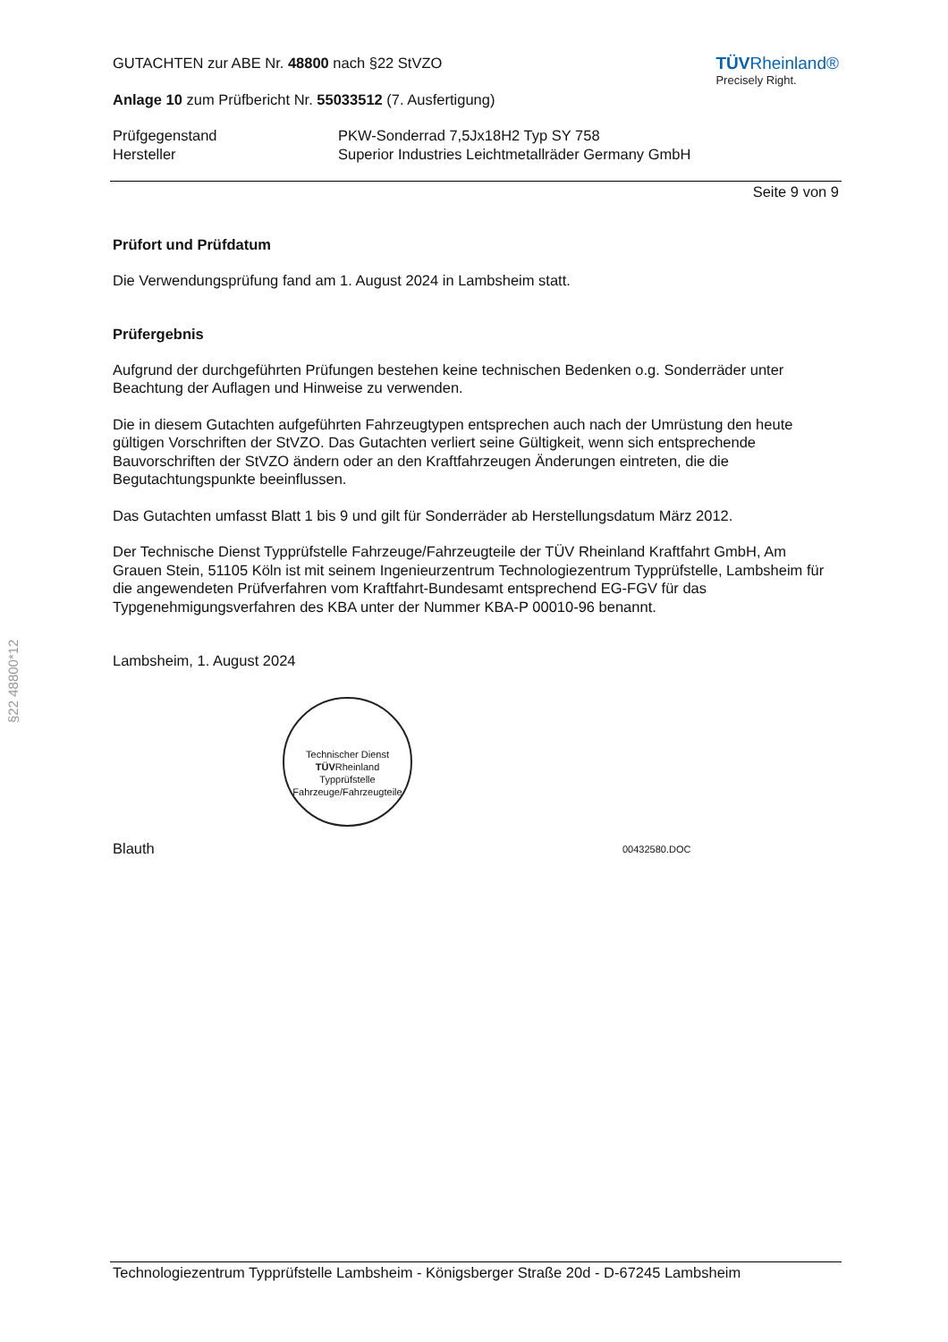§22 48800*12
GUTACHTEN zur ABE Nr. 48800 nach §22 StVZO
TÜVRheinland®
Precisely Right.
Anlage 10 zum Prüfbericht Nr. 55033512 (7. Ausfertigung)
Prüfgegenstand
Hersteller
PKW-Sonderrad 7,5Jx18H2 Typ SY 758
Superior Industries Leichtmetallräder Germany GmbH
Seite 9 von 9
Prüfort und Prüfdatum
Die Verwendungsprüfung fand am 1. August 2024 in Lambsheim statt.
Prüfergebnis
Aufgrund der durchgeführten Prüfungen bestehen keine technischen Bedenken o.g. Sonderräder unter Beachtung der Auflagen und Hinweise zu verwenden.
Die in diesem Gutachten aufgeführten Fahrzeugtypen entsprechen auch nach der Umrüstung den heute gültigen Vorschriften der StVZO. Das Gutachten verliert seine Gültigkeit, wenn sich entsprechende Bauvorschriften der StVZO ändern oder an den Kraftfahrzeugen Änderungen eintreten, die die Begutachtungspunkte beeinflussen.
Das Gutachten umfasst Blatt 1 bis 9 und gilt für Sonderräder ab Herstellungsdatum März 2012.
Der Technische Dienst Typprüfstelle Fahrzeuge/Fahrzeugteile der TÜV Rheinland Kraftfahrt GmbH, Am Grauen Stein, 51105 Köln ist mit seinem Ingenieurzentrum Technologiezentrum Typprüfstelle, Lambsheim für die angewendeten Prüfverfahren vom Kraftfahrt-Bundesamt entsprechend EG-FGV für das Typgenehmigungsverfahren des KBA unter der Nummer KBA-P 00010-96 benannt.
Lambsheim, 1. August 2024
Technischer Dienst
TÜVRheinland
Typprüfstelle Fahrzeuge/Fahrzeugteile
Blauth
00432580.DOC
Technologiezentrum Typprüfstelle Lambsheim - Königsberger Straße 20d - D-67245 Lambsheim